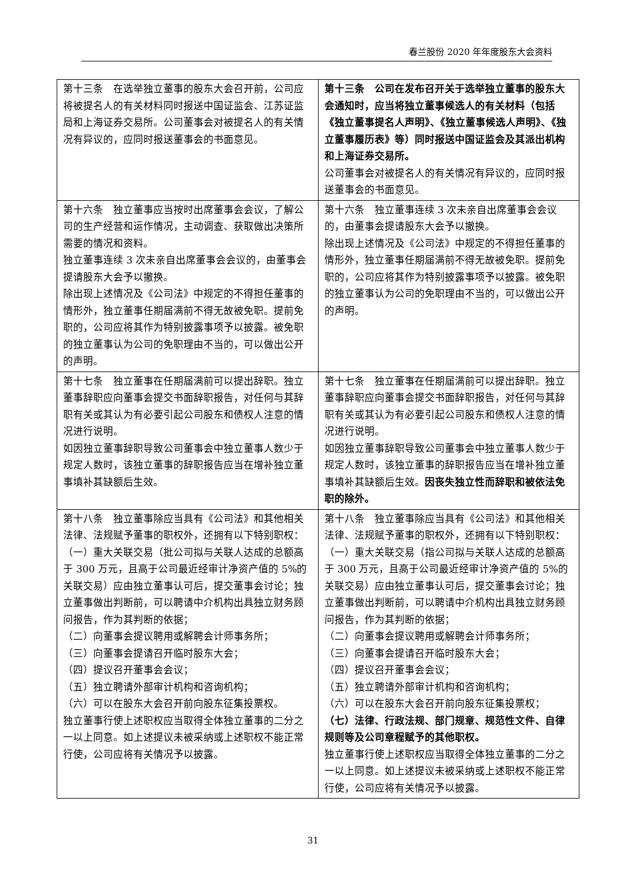春兰股份 2020 年年度股东大会资料
| 第十三条 在选举独立董事的股东大会召开前，公司应将被提名人的有关材料同时报送中国证监会、江苏证监局和上海证券交易所。公司董事会对被提名人的有关情况有异议的，应同时报送董事会的书面意见。 | 第十三条 公司在发布召开关于选举独立董事的股东大会通知时，应当将独立董事候选人的有关材料（包括《独立董事提名人声明》、《独立董事候选人声明》、《独立董事履历表》等）同时报送中国证监会及其派出机构和上海证券交易所。 公司董事会对被提名人的有关情况有异议的，应同时报送董事会的书面意见。 |
| 第十六条 独立董事应当按时出席董事会会议，了解公司的生产经营和运作情况，主动调查、获取做出决策所需要的情况和资料。 独立董事连续 3 次未亲自出席董事会会议的，由董事会提请股东大会予以撤换。 除出现上述情况及《公司法》中规定的不得担任董事的情形外，独立董事任期届满前不得无故被免职。提前免职的，公司应将其作为特别披露事项予以披露。被免职的独立董事认为公司的免职理由不当的，可以做出公开的声明。 | 第十六条 独立董事连续 3 次未亲自出席董事会会议的，由董事会提请股东大会予以撤换。 除出现上述情况及《公司法》中规定的不得担任董事的情形外，独立董事任期届满前不得无故被免职。提前免职的，公司应将其作为特别披露事项予以披露。被免职的独立董事认为公司的免职理由不当的，可以做出公开的声明。 |
| 第十七条 独立董事在任期届满前可以提出辞职。独立董事辞职应向董事会提交书面辞职报告，对任何与其辞职有关或其认为有必要引起公司股东和债权人注意的情况进行说明。 如因独立董事辞职导致公司董事会中独立董事人数少于规定人数时，该独立董事的辞职报告应当在增补独立董事填补其缺额后生效。 | 第十七条 独立董事在任期届满前可以提出辞职。独立董事辞职应向董事会提交书面辞职报告，对任何与其辞职有关或其认为有必要引起公司股东和债权人注意的情况进行说明。 如因独立董事辞职导致公司董事会中独立董事人数少于规定人数时，该独立董事的辞职报告应当在增补独立董事填补其缺额后生效。 因丧失独立性而辞职和被依法免职的除外。 |
| 第十八条 独立董事除应当具有《公司法》和其他相关法律、法规赋予董事的职权外，还拥有以下特别职权： （一）重大关联交易（批公司拟与关联人达成的总额高于 300 万元，且高于公司最近经审计净资产值的 5%的关联交易）应由独立董事认可后，提交董事会讨论；独立董事做出判断前，可以聘请中介机构出具独立财务顾问报告，作为其判断的依据； （二）向董事会提议聘用或解聘会计师事务所； （三）向董事会提请召开临时股东大会； （四）提议召开董事会会议； （五）独立聘请外部审计机构和咨询机构； （六）可以在股东大会召开前向股东征集投票权。 独立董事行使上述职权应当取得全体独立董事的二分之一以上同意。如上述提议未被采纳或上述职权不能正常行使，公司应将有关情况予以披露。 | 第十八条 独立董事除应当具有《公司法》和其他相关法律、法规赋予董事的职权外，还拥有以下特别职权： （一）重大关联交易（指公司拟与关联人达成的总额高于 300 万元，且高于公司最近经审计净资产值的 5%的关联交易）应由独立董事认可后，提交董事会讨论；独立董事做出判断前，可以聘请中介机构出具独立财务顾问报告，作为其判断的依据； （二）向董事会提议聘用或解聘会计师事务所； （三）向董事会提请召开临时股东大会； （四）提议召开董事会会议； （五）独立聘请外部审计机构和咨询机构； （六）可以在股东大会召开前向股东征集投票权； （七）法律、行政法规、部门规章、规范性文件、自律规则等及公司章程赋予的其他职权。 独立董事行使上述职权应当取得全体独立董事的二分之一以上同意。如上述提议未被采纳或上述职权不能正常行使，公司应将有关情况予以披露。 |
31